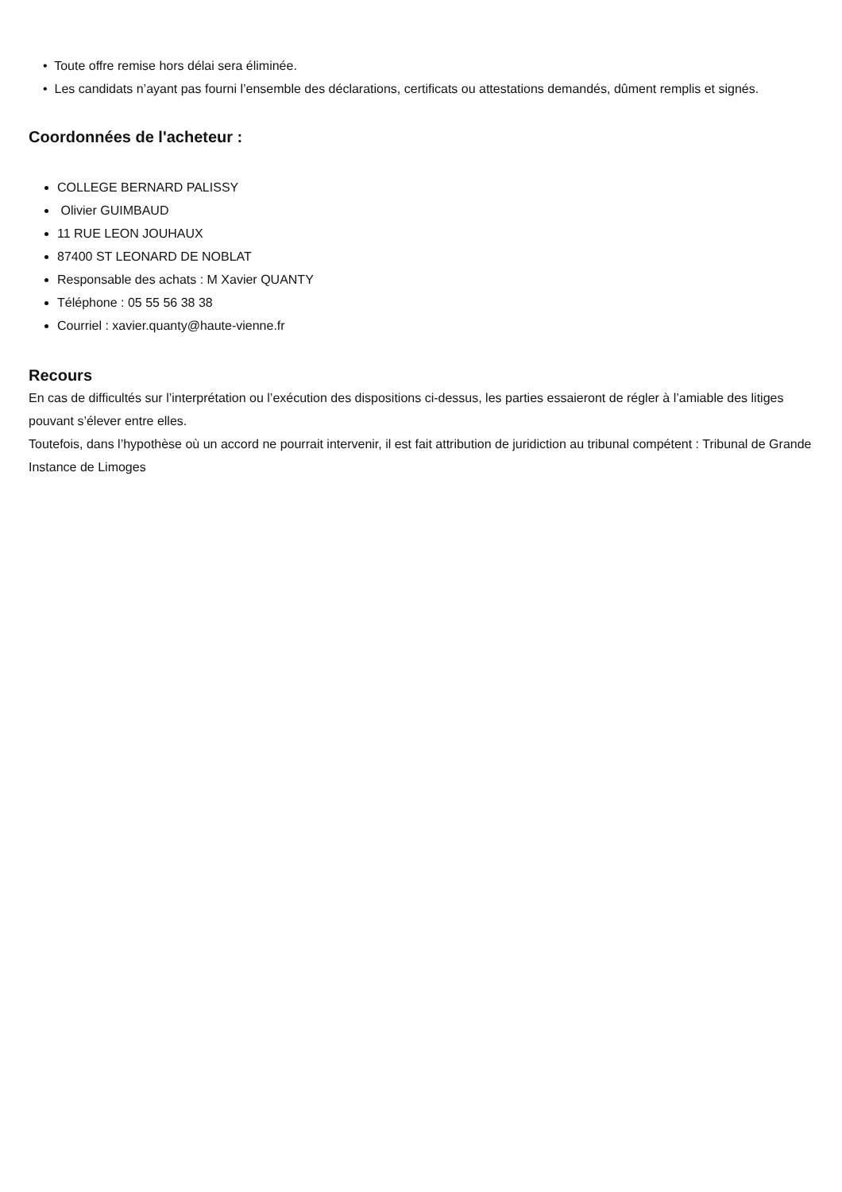• Toute offre remise hors délai sera éliminée.
• Les candidats n’ayant pas fourni l’ensemble des déclarations, certificats ou attestations demandés, dûment remplis et signés.
Coordonnées de l'acheteur :
COLLEGE BERNARD PALISSY
Olivier GUIMBAUD
11 RUE LEON JOUHAUX
87400 ST LEONARD DE NOBLAT
Responsable des achats : M Xavier QUANTY
Téléphone : 05 55 56 38 38
Courriel : xavier.quanty@haute-vienne.fr
Recours
En cas de difficultés sur l’interprétation ou l’exécution des dispositions ci-dessus, les parties essaieront de régler à l’amiable des litiges pouvant s’élever entre elles.
Toutefois, dans l’hypothèse où un accord ne pourrait intervenir, il est fait attribution de juridiction au tribunal compétent : Tribunal de Grande Instance de Limoges